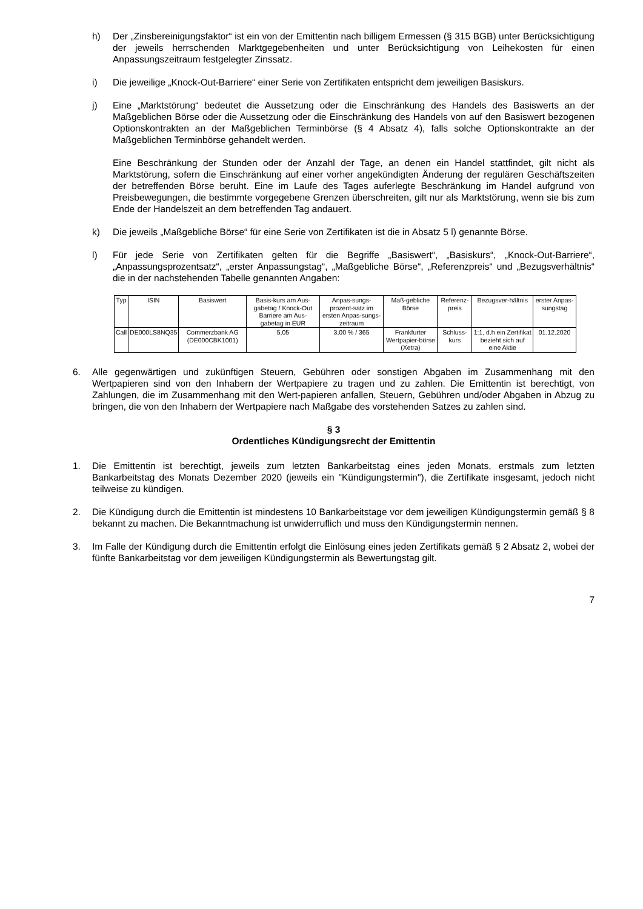h) Der „Zinsbereinigungsfaktor“ ist ein von der Emittentin nach billigem Ermessen (§ 315 BGB) unter Berücksichtigung der jeweils herrschenden Marktgegebenheiten und unter Berücksichtigung von Leihekosten für einen Anpassungszeitraum festgelegter Zinssatz.
i) Die jeweilige „Knock-Out-Barriere“ einer Serie von Zertifikaten entspricht dem jeweiligen Basiskurs.
j) Eine „Marktstörung“ bedeutet die Aussetzung oder die Einschränkung des Handels des Basiswerts an der Maßgeblichen Börse oder die Aussetzung oder die Einschränkung des Handels von auf den Basiswert bezogenen Optionskontrakten an der Maßgeblichen Terminbörse (§ 4 Absatz 4), falls solche Optionskontrakte an der Maßgeblichen Terminbörse gehandelt werden.
Eine Beschränkung der Stunden oder der Anzahl der Tage, an denen ein Handel stattfindet, gilt nicht als Marktstörung, sofern die Einschränkung auf einer vorher angekündigten Änderung der regulären Geschäftszeiten der betreffenden Börse beruht. Eine im Laufe des Tages auferlegte Beschränkung im Handel aufgrund von Preisbewegungen, die bestimmte vorgegebene Grenzen überschreiten, gilt nur als Marktstörung, wenn sie bis zum Ende der Handelszeit an dem betreffenden Tag andauert.
k) Die jeweils „Maßgebliche Börse“ für eine Serie von Zertifikaten ist die in Absatz 5 l) genannte Börse.
l) Für jede Serie von Zertifikaten gelten für die Begriffe „Basiswert“, „Basiskurs“, „Knock-Out-Barriere“, „Anpassungsprozentsatz“, „erster Anpassungstag“, „Maßgebliche Börse“, „Referenzpreis“ und „Bezugsverhältnis“ die in der nachstehenden Tabelle genannten Angaben:
| Typ | ISIN | Basiswert | Basis-kurs am Aus-gabetag / Knock-Out Barriere am Aus-gabetag in EUR | Anpas-sungs-prozent-satz im ersten Anpas-sungs-zeitraum | Maß-gebliche Börse | Referenz-preis | Bezugsver-hältnis | erster Anpas-sungstag |
| Call | DE000LS8NQ35 | Commerzbank AG (DE000CBK1001) | 5,05 | 3,00 % / 365 | Frankfurter Wertpapier-börse (Xetra) | Schluss-kurs | 1:1, d.h ein Zertifikat bezieht sich auf eine Aktie | 01.12.2020 |
6. Alle gegenwärtigen und zukünftigen Steuern, Gebühren oder sonstigen Abgaben im Zusammenhang mit den Wertpapieren sind von den Inhabern der Wertpapiere zu tragen und zu zahlen. Die Emittentin ist berechtigt, von Zahlungen, die im Zusammenhang mit den Wert-papieren anfallen, Steuern, Gebühren und/oder Abgaben in Abzug zu bringen, die von den Inhabern der Wertpapiere nach Maßgabe des vorstehenden Satzes zu zahlen sind.
§ 3
Ordentliches Kündigungsrecht der Emittentin
1. Die Emittentin ist berechtigt, jeweils zum letzten Bankarbeitstag eines jeden Monats, erstmals zum letzten Bankarbeitstag des Monats Dezember 2020 (jeweils ein "Kündigungstermin"), die Zertifikate insgesamt, jedoch nicht teilweise zu kündigen.
2. Die Kündigung durch die Emittentin ist mindestens 10 Bankarbeitstage vor dem jeweiligen Kündigungstermin gemäß § 8 bekannt zu machen. Die Bekanntmachung ist unwiderruflich und muss den Kündigungstermin nennen.
3. Im Falle der Kündigung durch die Emittentin erfolgt die Einlösung eines jeden Zertifikats gemäß § 2 Absatz 2, wobei der fünfte Bankarbeitstag vor dem jeweiligen Kündigungstermin als Bewertungstag gilt.
7